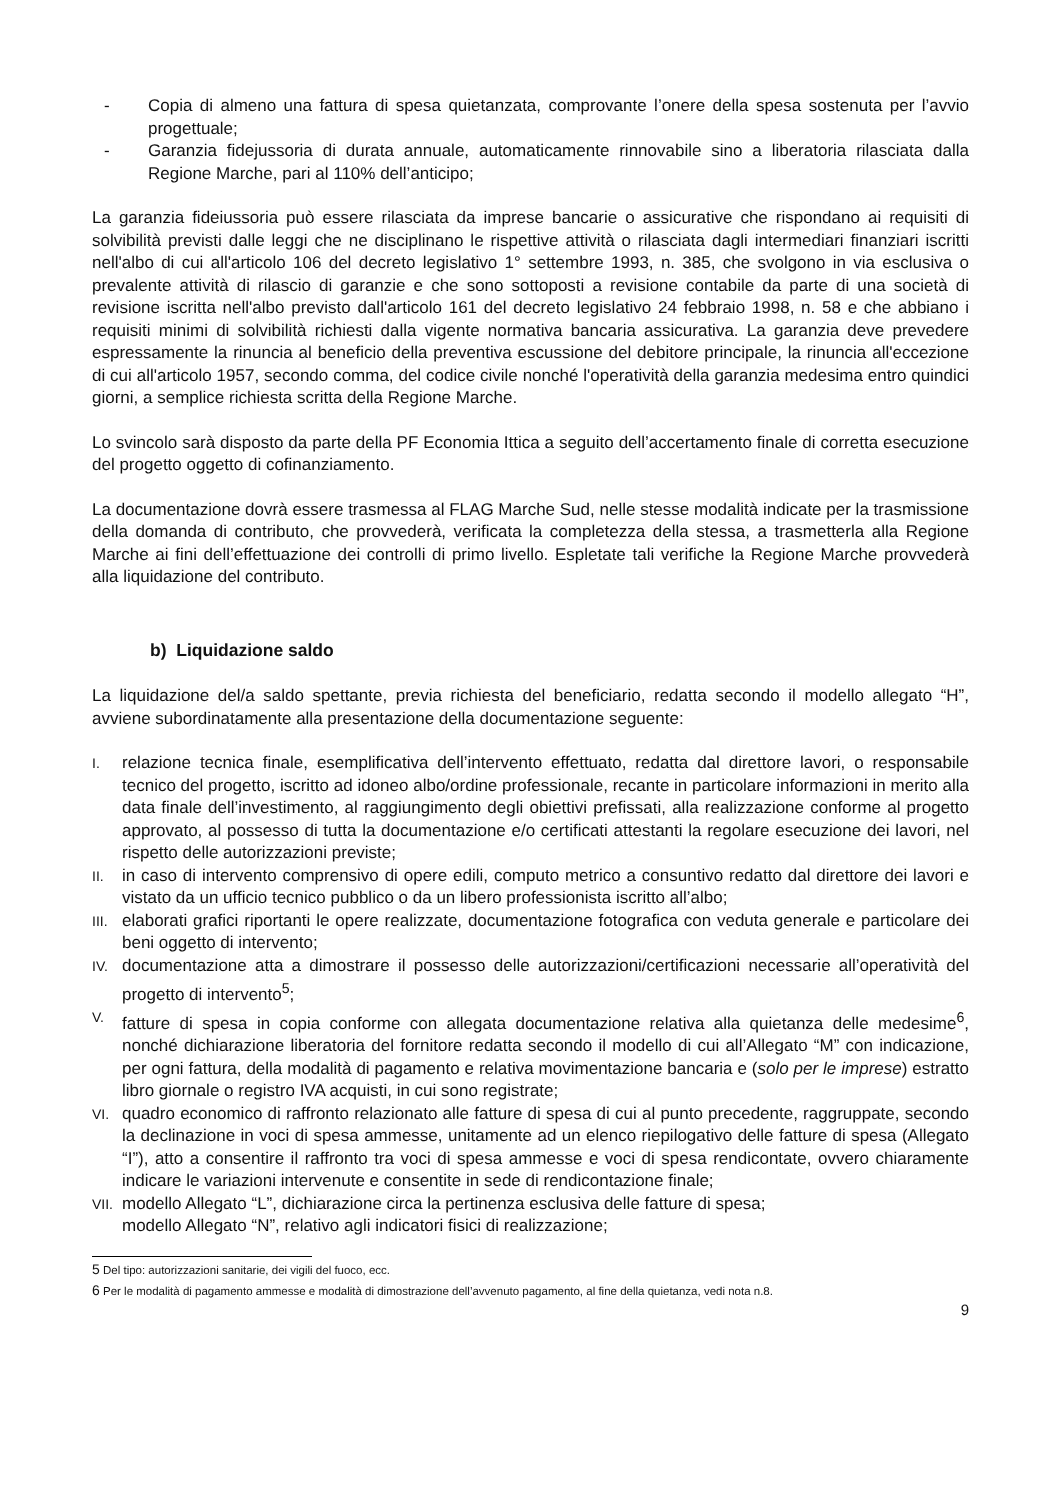- Copia di almeno una fattura di spesa quietanzata, comprovante l’onere della spesa sostenuta per l’avvio progettuale;
- Garanzia fidejussoria di durata annuale, automaticamente rinnovabile sino a liberatoria rilasciata dalla Regione Marche, pari al 110% dell’anticipo;
La garanzia fideiussoria può essere rilasciata da imprese bancarie o assicurative che rispondano ai requisiti di solvibilità previsti dalle leggi che ne disciplinano le rispettive attività o rilasciata dagli intermediari finanziari iscritti nell'albo di cui all'articolo 106 del decreto legislativo 1° settembre 1993, n. 385, che svolgono in via esclusiva o prevalente attività di rilascio di garanzie e che sono sottoposti a revisione contabile da parte di una società di revisione iscritta nell'albo previsto dall'articolo 161 del decreto legislativo 24 febbraio 1998, n. 58 e che abbiano i requisiti minimi di solvibilità richiesti dalla vigente normativa bancaria assicurativa. La garanzia deve prevedere espressamente la rinuncia al beneficio della preventiva escussione del debitore principale, la rinuncia all'eccezione di cui all'articolo 1957, secondo comma, del codice civile nonché l'operatività della garanzia medesima entro quindici giorni, a semplice richiesta scritta della Regione Marche.
Lo svincolo sarà disposto da parte della PF Economia Ittica a seguito dell’accertamento finale di corretta esecuzione del progetto oggetto di cofinanziamento.
La documentazione dovrà essere trasmessa al FLAG Marche Sud, nelle stesse modalità indicate per la trasmissione della domanda di contributo, che provvederà, verificata la completezza della stessa, a trasmetterla alla Regione Marche ai fini dell’effettuazione dei controlli di primo livello. Espletate tali verifiche la Regione Marche provvederà alla liquidazione del contributo.
b) Liquidazione saldo
La liquidazione del/a saldo spettante, previa richiesta del beneficiario, redatta secondo il modello allegato “H”, avviene subordinatamente alla presentazione della documentazione seguente:
I. relazione tecnica finale, esemplificativa dell’intervento effettuato, redatta dal direttore lavori, o responsabile tecnico del progetto, iscritto ad idoneo albo/ordine professionale, recante in particolare informazioni in merito alla data finale dell’investimento, al raggiungimento degli obiettivi prefissati, alla realizzazione conforme al progetto approvato, al possesso di tutta la documentazione e/o certificati attestanti la regolare esecuzione dei lavori, nel rispetto delle autorizzazioni previste;
II. in caso di intervento comprensivo di opere edili, computo metrico a consuntivo redatto dal direttore dei lavori e vistato da un ufficio tecnico pubblico o da un libero professionista iscritto all’albo;
III. elaborati grafici riportanti le opere realizzate, documentazione fotografica con veduta generale e particolare dei beni oggetto di intervento;
IV. documentazione atta a dimostrare il possesso delle autorizzazioni/certificazioni necessarie all’operatività del progetto di intervento<sup>5</sup>;
V. fatture di spesa in copia conforme con allegata documentazione relativa alla quietanza delle medesime<sup>6</sup>, nonché dichiarazione liberatoria del fornitore redatta secondo il modello di cui all’Allegato “M” con indicazione, per ogni fattura, della modalità di pagamento e relativa movimentazione bancaria e (solo per le imprese) estratto libro giornale o registro IVA acquisti, in cui sono registrate;
VI. quadro economico di raffronto relazionato alle fatture di spesa di cui al punto precedente, raggruppate, secondo la declinazione in voci di spesa ammesse, unitamente ad un elenco riepilogativo delle fatture di spesa (Allegato “I”), atto a consentire il raffronto tra voci di spesa ammesse e voci di spesa rendicontate, ovvero chiaramente indicare le variazioni intervenute e consentite in sede di rendicontazione finale;
VII. modello Allegato “L”, dichiarazione circa la pertinenza esclusiva delle fatture di spesa;
modello Allegato “N”, relativo agli indicatori fisici di realizzazione;
5 Del tipo: autorizzazioni sanitarie, dei vigili del fuoco, ecc.
6 Per le modalità di pagamento ammesse e modalità di dimostrazione dell’avvenuto pagamento, al fine della quietanza, vedi nota n.8.
9